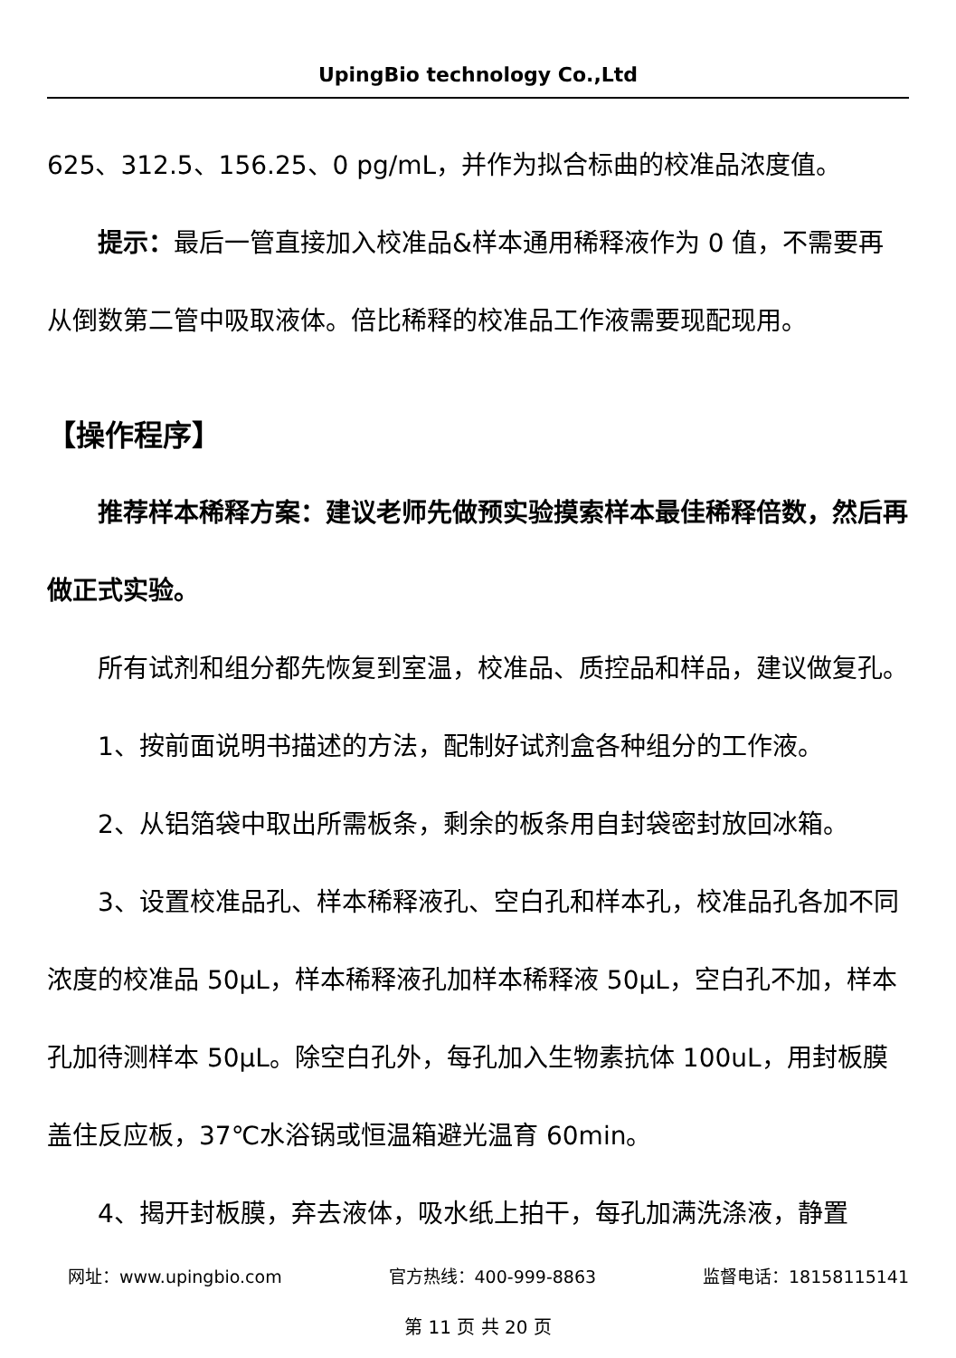UpingBio technology Co.,Ltd
625、312.5、156.25、0 pg/mL，并作为拟合标曲的校准品浓度值。
提示：最后一管直接加入校准品&样本通用稀释液作为 0 值，不需要再从倒数第二管中吸取液体。倍比稀释的校准品工作液需要现配现用。
【操作程序】
推荐样本稀释方案：建议老师先做预实验摸索样本最佳稀释倍数，然后再做正式实验。
所有试剂和组分都先恢复到室温，校准品、质控品和样品，建议做复孔。
1、按前面说明书描述的方法，配制好试剂盒各种组分的工作液。
2、从铝箔袋中取出所需板条，剩余的板条用自封袋密封放回冰箱。
3、设置校准品孔、样本稀释液孔、空白孔和样本孔，校准品孔各加不同浓度的校准品 50μL，样本稀释液孔加样本稀释液 50μL，空白孔不加，样本孔加待测样本 50μL。除空白孔外，每孔加入生物素抗体 100uL，用封板膜盖住反应板，37℃水浴锅或恒温箱避光温育 60min。
4、揭开封板膜，弃去液体，吸水纸上拍干，每孔加满洗涤液，静置
网址：www.upingbio.com 官方热线：400-999-8863 监督电话：18158115141
第 11 页 共 20 页